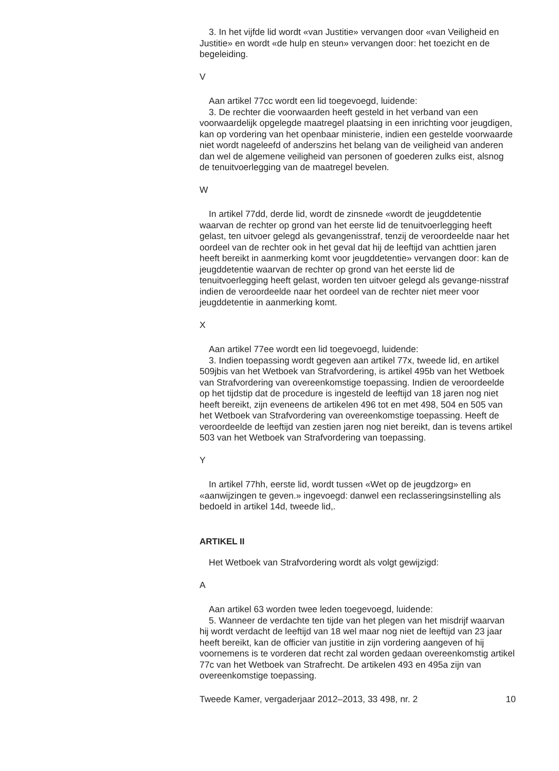3. In het vijfde lid wordt «van Justitie» vervangen door «van Veiligheid en Justitie» en wordt «de hulp en steun» vervangen door: het toezicht en de begeleiding.
V
Aan artikel 77cc wordt een lid toegevoegd, luidende:
3. De rechter die voorwaarden heeft gesteld in het verband van een voorwaardelijk opgelegde maatregel plaatsing in een inrichting voor jeugdigen, kan op vordering van het openbaar ministerie, indien een gestelde voorwaarde niet wordt nageleefd of anderszins het belang van de veiligheid van anderen dan wel de algemene veiligheid van personen of goederen zulks eist, alsnog de tenuitvoerlegging van de maatregel bevelen.
W
In artikel 77dd, derde lid, wordt de zinsnede «wordt de jeugddetentie waarvan de rechter op grond van het eerste lid de tenuitvoerlegging heeft gelast, ten uitvoer gelegd als gevangenisstraf, tenzij de veroordeelde naar het oordeel van de rechter ook in het geval dat hij de leeftijd van achttien jaren heeft bereikt in aanmerking komt voor jeugddetentie» vervangen door: kan de jeugddetentie waarvan de rechter op grond van het eerste lid de tenuitvoerlegging heeft gelast, worden ten uitvoer gelegd als gevange-nisstraf indien de veroordeelde naar het oordeel van de rechter niet meer voor jeugddetentie in aanmerking komt.
X
Aan artikel 77ee wordt een lid toegevoegd, luidende:
3. Indien toepassing wordt gegeven aan artikel 77x, tweede lid, en artikel 509jbis van het Wetboek van Strafvordering, is artikel 495b van het Wetboek van Strafvordering van overeenkomstige toepassing. Indien de veroordeelde op het tijdstip dat de procedure is ingesteld de leeftijd van 18 jaren nog niet heeft bereikt, zijn eveneens de artikelen 496 tot en met 498, 504 en 505 van het Wetboek van Strafvordering van overeenkomstige toepassing. Heeft de veroordeelde de leeftijd van zestien jaren nog niet bereikt, dan is tevens artikel 503 van het Wetboek van Strafvordering van toepassing.
Y
In artikel 77hh, eerste lid, wordt tussen «Wet op de jeugdzorg» en «aanwijzingen te geven.» ingevoegd: danwel een reclasseringsinstelling als bedoeld in artikel 14d, tweede lid,.
ARTIKEL II
Het Wetboek van Strafvordering wordt als volgt gewijzigd:
A
Aan artikel 63 worden twee leden toegevoegd, luidende:
5. Wanneer de verdachte ten tijde van het plegen van het misdrijf waarvan hij wordt verdacht de leeftijd van 18 wel maar nog niet de leeftijd van 23 jaar heeft bereikt, kan de officier van justitie in zijn vordering aangeven of hij voornemens is te vorderen dat recht zal worden gedaan overeenkomstig artikel 77c van het Wetboek van Strafrecht. De artikelen 493 en 495a zijn van overeenkomstige toepassing.
Tweede Kamer, vergaderjaar 2012–2013, 33 498, nr. 2 10